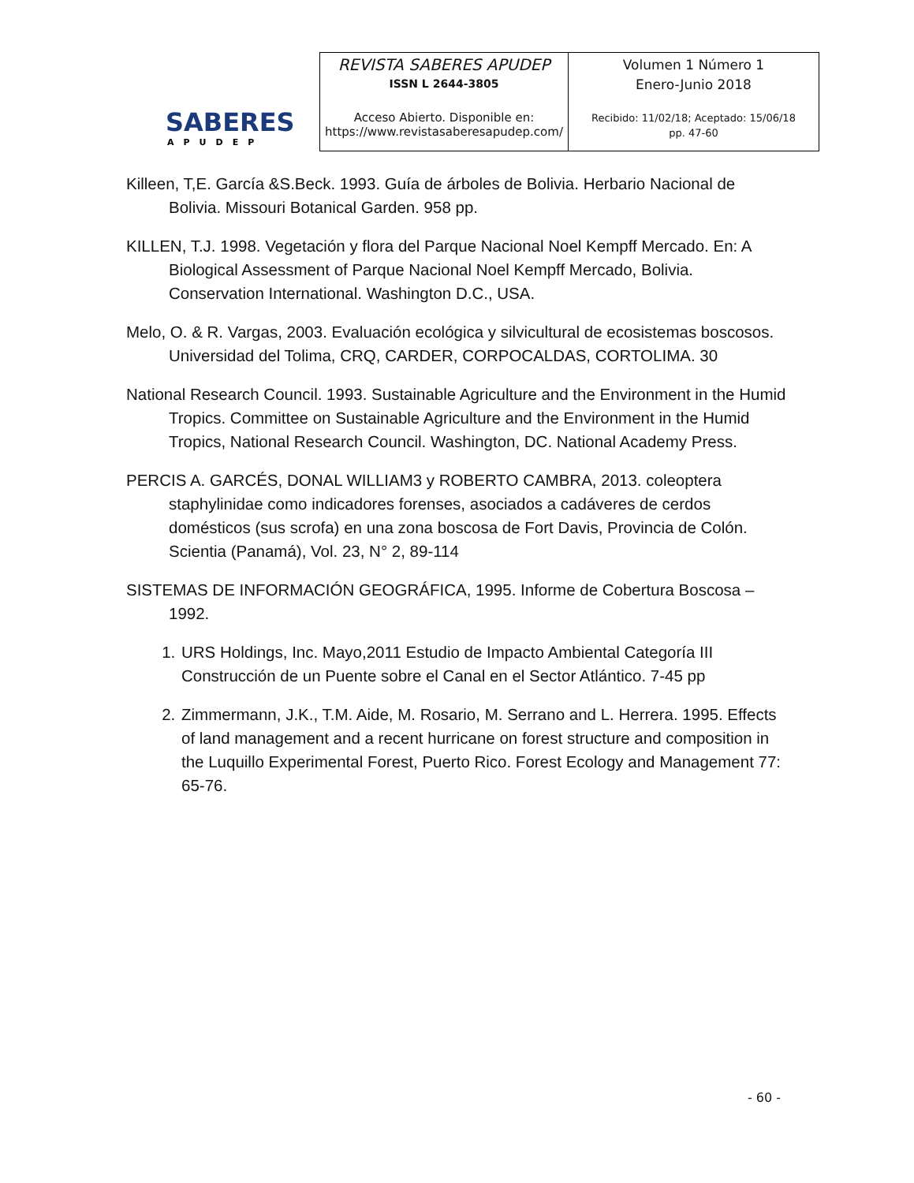SABERES
APUDEP
| REVISTA SABERES APUDEP ISSN L 2644-3805 Acceso Abierto. Disponible en: https://www.revistasaberesapudep.com/ | Volumen 1 Número 1 Enero-Junio 2018 Recibido: 11/02/18; Aceptado: 15/06/18 pp. 47-60 |
Killeen, T,E. García &S.Beck. 1993. Guía de árboles de Bolivia. Herbario Nacional de Bolivia. Missouri Botanical Garden. 958 pp.
KILLEN, T.J. 1998. Vegetación y flora del Parque Nacional Noel Kempff Mercado. En: A Biological Assessment of Parque Nacional Noel Kempff Mercado, Bolivia. Conservation International. Washington D.C., USA.
Melo, O. & R. Vargas, 2003. Evaluación ecológica y silvicultural de ecosistemas boscosos. Universidad del Tolima, CRQ, CARDER, CORPOCALDAS, CORTOLIMA. 30
National Research Council. 1993. Sustainable Agriculture and the Environment in the Humid Tropics. Committee on Sustainable Agriculture and the Environment in the Humid Tropics, National Research Council. Washington, DC. National Academy Press.
PERCIS A. GARCÉS, DONAL WILLIAM3 y ROBERTO CAMBRA, 2013. coleoptera staphylinidae como indicadores forenses, asociados a cadáveres de cerdos domésticos (sus scrofa) en una zona boscosa de Fort Davis, Provincia de Colón. Scientia (Panamá), Vol. 23, N° 2, 89-114
SISTEMAS DE INFORMACIÓN GEOGRÁFICA, 1995. Informe de Cobertura Boscosa – 1992.
1. URS Holdings, Inc. Mayo,2011 Estudio de Impacto Ambiental Categoría III Construcción de un Puente sobre el Canal en el Sector Atlántico. 7-45 pp
2. Zimmermann, J.K., T.M. Aide, M. Rosario, M. Serrano and L. Herrera. 1995. Effects of land management and a recent hurricane on forest structure and composition in the Luquillo Experimental Forest, Puerto Rico. Forest Ecology and Management 77: 65-76.
- 60 -